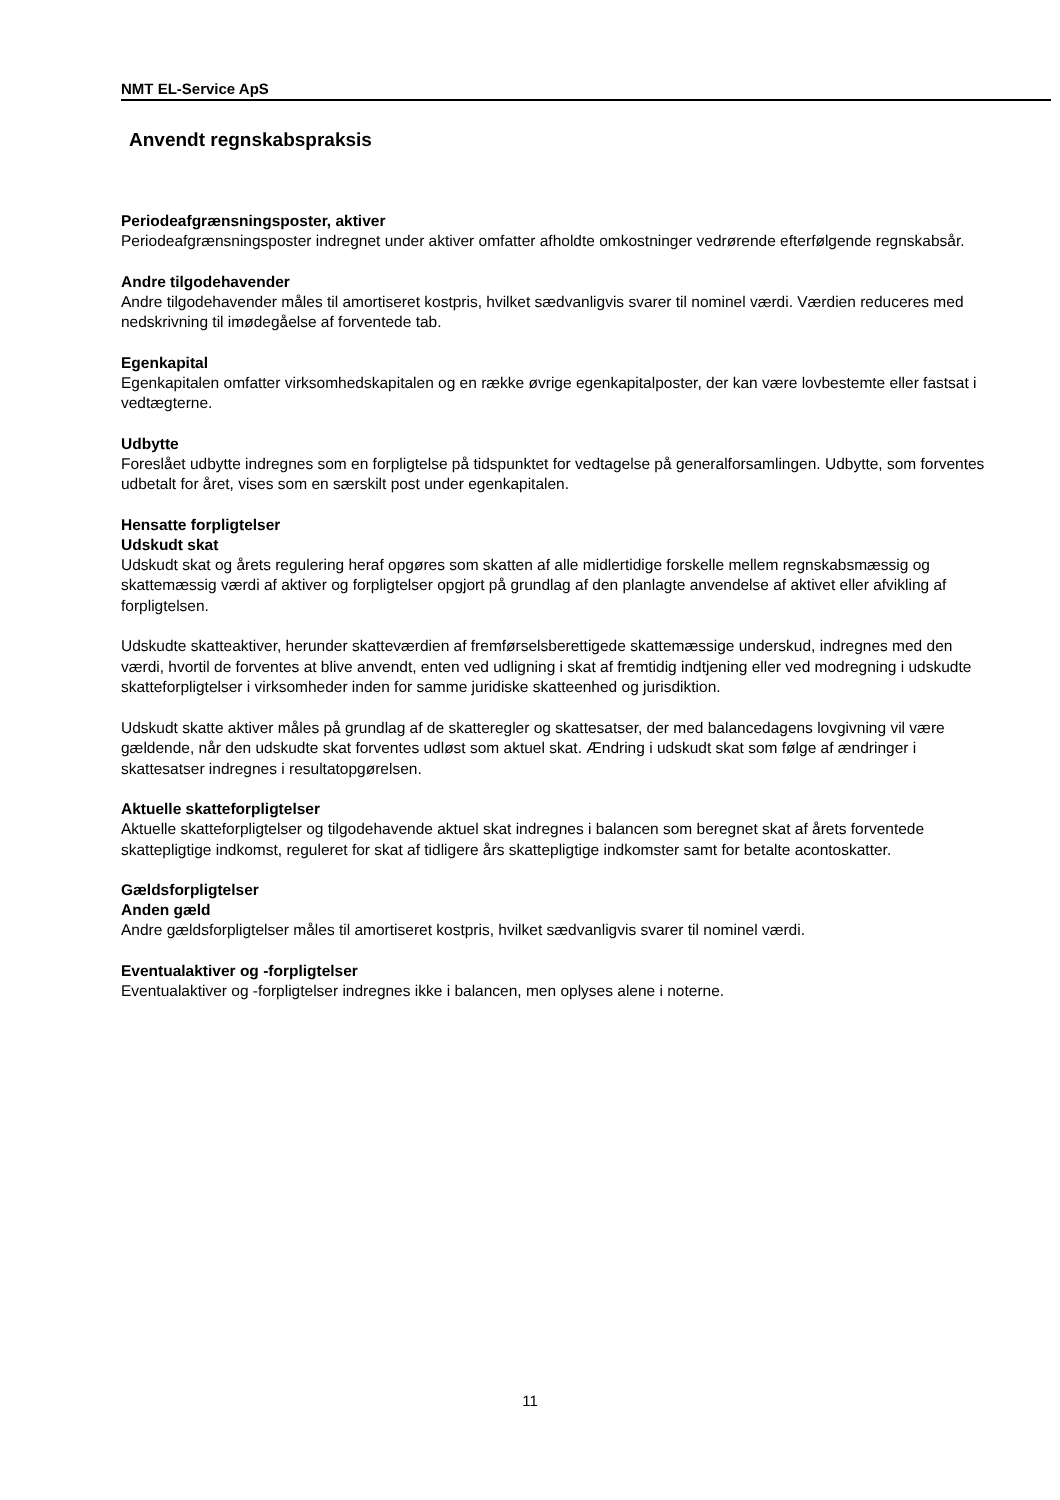NMT EL-Service ApS
Anvendt regnskabspraksis
Periodeafgrænsningsposter, aktiver
Periodeafgrænsningsposter indregnet under aktiver omfatter afholdte omkostninger vedrørende efterfølgende regnskabsår.
Andre tilgodehavender
Andre tilgodehavender måles til amortiseret kostpris, hvilket sædvanligvis svarer til nominel værdi. Værdien reduceres med nedskrivning til imødegåelse af forventede tab.
Egenkapital
Egenkapitalen omfatter virksomhedskapitalen og en række øvrige egenkapitalposter, der kan være lovbestemte eller fastsat i vedtægterne.
Udbytte
Foreslået udbytte indregnes som en forpligtelse på tidspunktet for vedtagelse på generalforsamlingen. Udbytte, som forventes udbetalt for året, vises som en særskilt post under egenkapitalen.
Hensatte forpligtelser
Udskudt skat
Udskudt skat og årets regulering heraf opgøres som skatten af alle midlertidige forskelle mellem regnskabsmæssig og skattemæssig værdi af aktiver og forpligtelser opgjort på grundlag af den planlagte anvendelse af aktivet eller afvikling af forpligtelsen.
Udskudte skatteaktiver, herunder skatteværdien af fremførselsberettigede skattemæssige underskud, indregnes med den værdi, hvortil de forventes at blive anvendt, enten ved udligning i skat af fremtidig indtjening eller ved modregning i udskudte skatteforpligtelser i virksomheder inden for samme juridiske skatteenhed og jurisdiktion.
Udskudt skatte aktiver måles på grundlag af de skatteregler og skattesatser, der med balancedagens lovgivning vil være gældende, når den udskudte skat forventes udløst som aktuel skat. Ændring i udskudt skat som følge af ændringer i skattesatser indregnes i resultatopgørelsen.
Aktuelle skatteforpligtelser
Aktuelle skatteforpligtelser og tilgodehavende aktuel skat indregnes i balancen som beregnet skat af årets forventede skattepligtige indkomst, reguleret for skat af tidligere års skattepligtige indkomster samt for betalte acontoskatter.
Gældsforpligtelser
Anden gæld
Andre gældsforpligtelser måles til amortiseret kostpris, hvilket sædvanligvis svarer til nominel værdi.
Eventualaktiver og -forpligtelser
Eventualaktiver og -forpligtelser indregnes ikke i balancen, men oplyses alene i noterne.
11